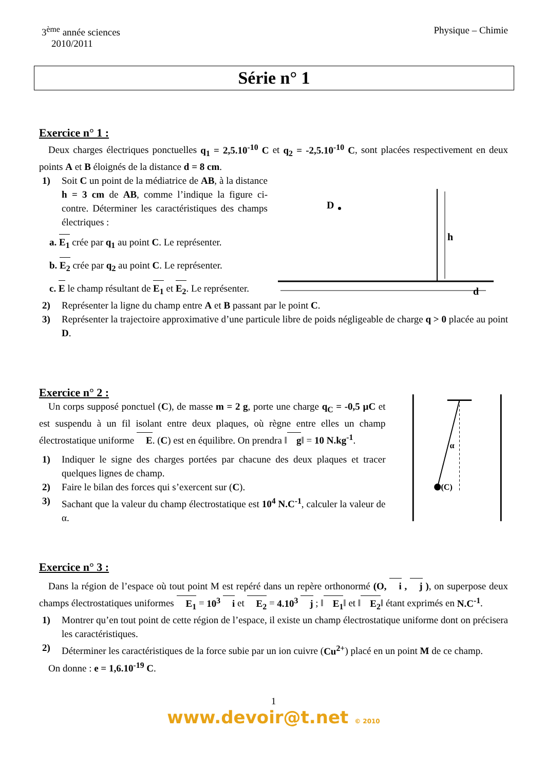3<sup>ème</sup> année sciences
2010/2011
Physique – Chimie
Série n° 1
Exercice n° 1 :
Deux charges électriques ponctuelles q<sub>1</sub> = 2,5.10<sup>-10</sup> C et q<sub>2</sub> = -2,5.10<sup>-10</sup> C, sont placées respectivement en deux points A et B éloignés de la distance d = 8 cm.
1)
Soit C un point de la médiatrice de AB, à la distance h = 3 cm de AB, comme l’indique la figure ci-contre. Déterminer les caractéristiques des champs électriques :
a. E<sub>1</sub> crée par q<sub>1</sub> au point C. Le représenter.
b. E<sub>2</sub> crée par q<sub>2</sub> au point C. Le représenter.
c. E le champ résultant de E<sub>1</sub> et E<sub>2</sub>. Le représenter.
D
h
d
2)
Représenter la ligne du champ entre A et B passant par le point C.
3)
Représenter la trajectoire approximative d’une particule libre de poids négligeable de charge q > 0 placée au point D.
Exercice n° 2 :
Un corps supposé ponctuel (C), de masse m = 2 g, porte une charge q<sub>C</sub> = -0,5 µC et est suspendu à un fil isolant entre deux plaques, où règne entre elles un champ électrostatique uniforme E. (C) est en équilibre. On prendra ‖g‖ = 10 N.kg<sup>-1</sup>.
1)
Indiquer le signe des charges portées par chacune des deux plaques et tracer quelques lignes de champ.
2)
Faire le bilan des forces qui s’exercent sur (C).
3)
Sachant que la valeur du champ électrostatique est 10<sup>4</sup> N.C<sup>-1</sup>, calculer la valeur de α.
(C)
α
Exercice n° 3 :
Dans la région de l’espace où tout point M est repéré dans un repère orthonormé (O, i , j ), on superpose deux champs électrostatiques uniformes E<sub>1</sub> = 10<sup>3</sup> i et E<sub>2</sub> = 4.10<sup>3</sup> j ; ‖E<sub>1</sub>‖ et ‖E<sub>2</sub>‖ étant exprimés en N.C<sup>-1</sup>.
1)
Montrer qu’en tout point de cette région de l’espace, il existe un champ électrostatique uniforme dont on précisera les caractéristiques.
2)
Déterminer les caractéristiques de la force subie par un ion cuivre (Cu<sup>2+</sup>) placé en un point M de ce champ.
On donne : e = 1,6.10<sup>-19</sup> C.
1
www.devoir@t.net © 2010